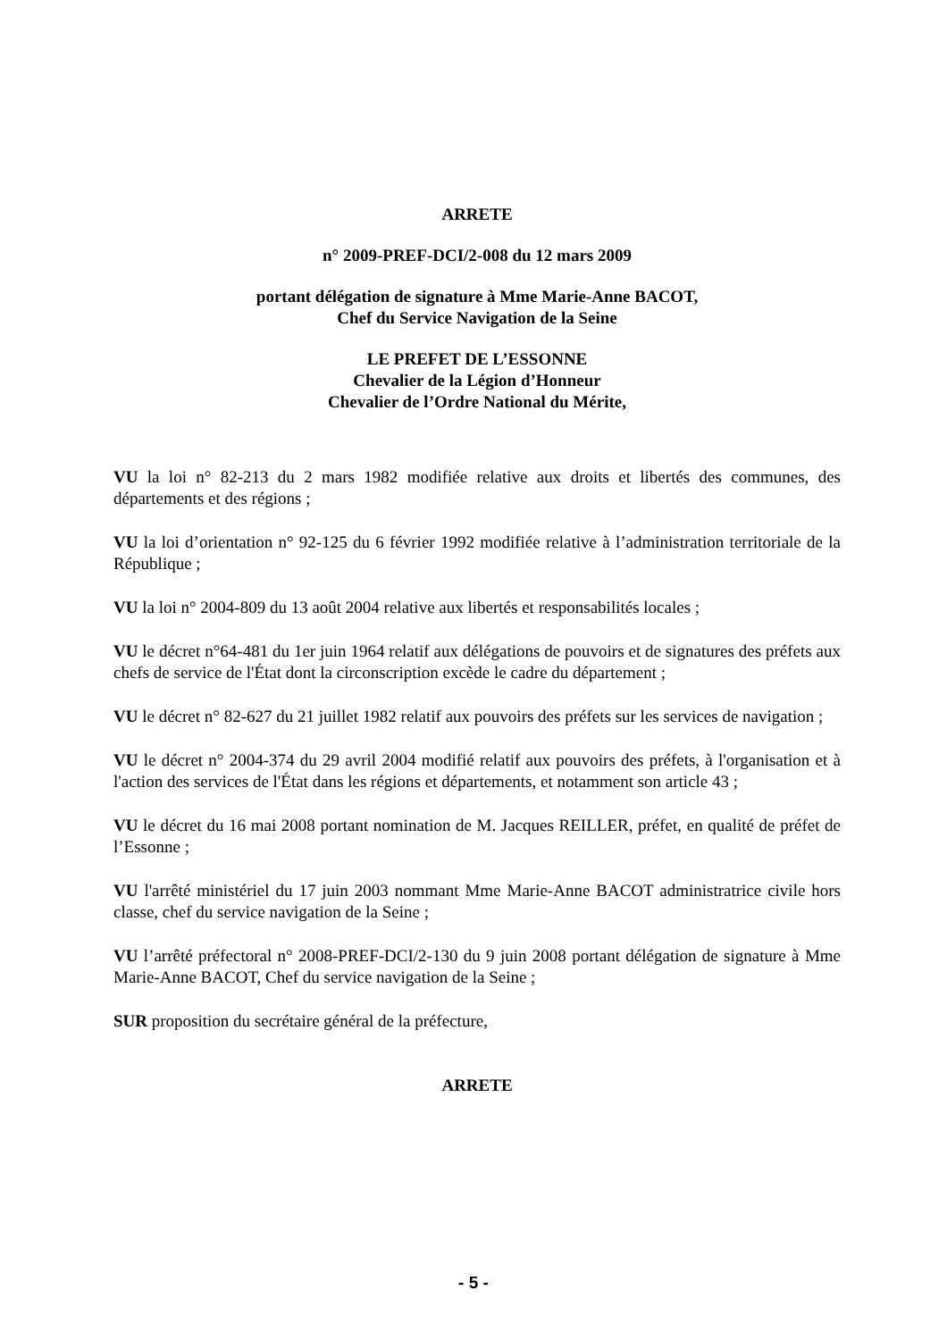ARRETE
n° 2009-PREF-DCI/2-008 du 12 mars 2009
portant délégation de signature à Mme Marie-Anne BACOT,
Chef du Service Navigation de la Seine
LE PREFET DE L’ESSONNE
Chevalier de la Légion d’Honneur
Chevalier de l’Ordre National du Mérite,
VU la loi n° 82-213 du 2 mars 1982 modifiée relative aux droits et libertés des communes, des départements et des régions ;
VU la loi d’orientation n° 92-125 du 6 février 1992 modifiée relative à l’administration territoriale de la République ;
VU la loi n° 2004-809 du 13 août 2004 relative aux libertés et responsabilités locales ;
VU le décret n°64-481 du 1er juin 1964 relatif aux délégations de pouvoirs et de signatures des préfets aux chefs de service de l'État dont la circonscription excède le cadre du département ;
VU le décret n° 82-627 du 21 juillet 1982 relatif aux pouvoirs des préfets sur les services de navigation ;
VU le décret n° 2004-374 du 29 avril 2004 modifié relatif aux pouvoirs des préfets, à l'organisation et à l'action des services de l'État dans les régions et départements, et notamment son article 43 ;
VU le décret du 16 mai 2008 portant nomination de M. Jacques REILLER, préfet, en qualité de préfet de l’Essonne ;
VU l'arrêté ministériel du 17 juin 2003 nommant Mme Marie-Anne BACOT administratrice civile hors classe, chef du service navigation de la Seine ;
VU l’arrêté préfectoral n° 2008-PREF-DCI/2-130 du 9 juin 2008 portant délégation de signature à Mme Marie-Anne BACOT, Chef du service navigation de la Seine ;
SUR proposition du secrétaire général de la préfecture,
ARRETE
- 5 -